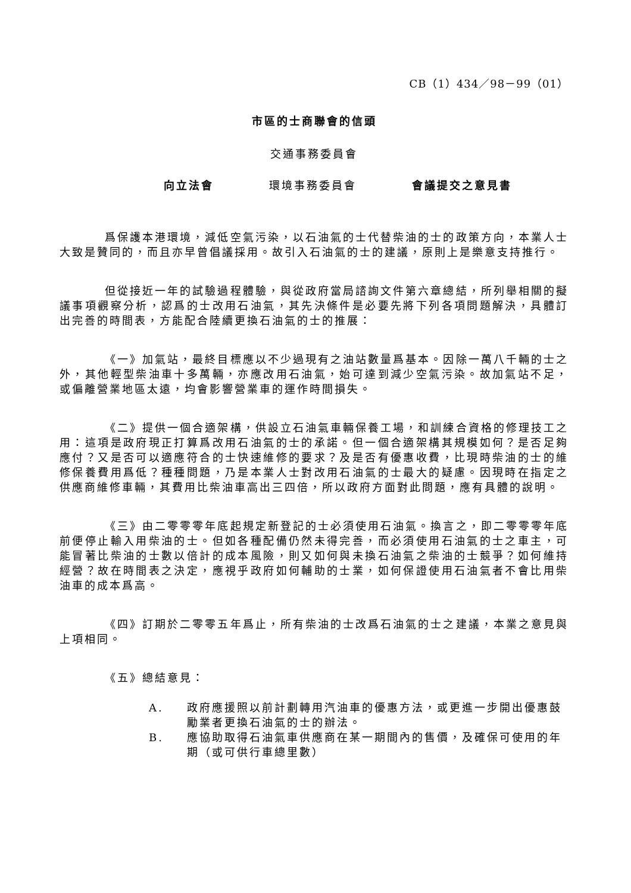CB（1）434／98－99（01）
市區的士商聯會的信頭
交通事務委員會
向立法會 環境事務委員會 會議提交之意見書
爲保護本港環境，減低空氣污染，以石油氣的士代替柴油的士的政策方向，本業人士大致是贊同的，而且亦早曾倡議採用。故引入石油氣的士的建議，原則上是樂意支持推行。
但從接近一年的試驗過程體驗，與從政府當局諮詢文件第六章總結，所列舉相關的擬議事項觀察分析，認爲的士改用石油氣，其先決條件是必要先將下列各項問題解決，具體訂出完善的時間表，方能配合陸續更換石油氣的士的推展：
《一》加氣站，最終目標應以不少過現有之油站數量爲基本。因除一萬八千輛的士之外，其他輕型柴油車十多萬輛，亦應改用石油氣，始可達到減少空氣污染。故加氣站不足，或偏離營業地區太遠，均會影響營業車的運作時間損失。
《二》提供一個合適架構，供設立石油氣車輛保養工場，和訓練合資格的修理技工之用：這項是政府現正打算爲改用石油氣的士的承諾。但一個合適架構其規模如何？是否足夠應付？又是否可以適應符合的士快速維修的要求？及是否有優惠收費，比現時柴油的士的維修保養費用爲低？種種問題，乃是本業人士對改用石油氣的士最大的疑慮。因現時在指定之供應商維修車輛，其費用比柴油車高出三四倍，所以政府方面對此問題，應有具體的說明。
《三》由二零零零年底起規定新登記的士必須使用石油氣。換言之，即二零零零年底前便停止輸入用柴油的士。但如各種配備仍然未得完善，而必須使用石油氣的士之車主，可能冒著比柴油的士數以倍計的成本風險，則又如何與未換石油氣之柴油的士競爭？如何維持經營？故在時間表之決定，應視乎政府如何輔助的士業，如何保證使用石油氣者不會比用柴油車的成本爲高。
《四》訂期於二零零五年爲止，所有柴油的士改爲石油氣的士之建議，本業之意見與上項相同。
《五》總結意見：
A. 政府應援照以前計劃轉用汽油車的優惠方法，或更進一步開出優惠鼓勵業者更換石油氣的士的辦法。
B. 應協助取得石油氣車供應商在某一期間內的售價，及確保可使用的年期（或可供行車總里數）